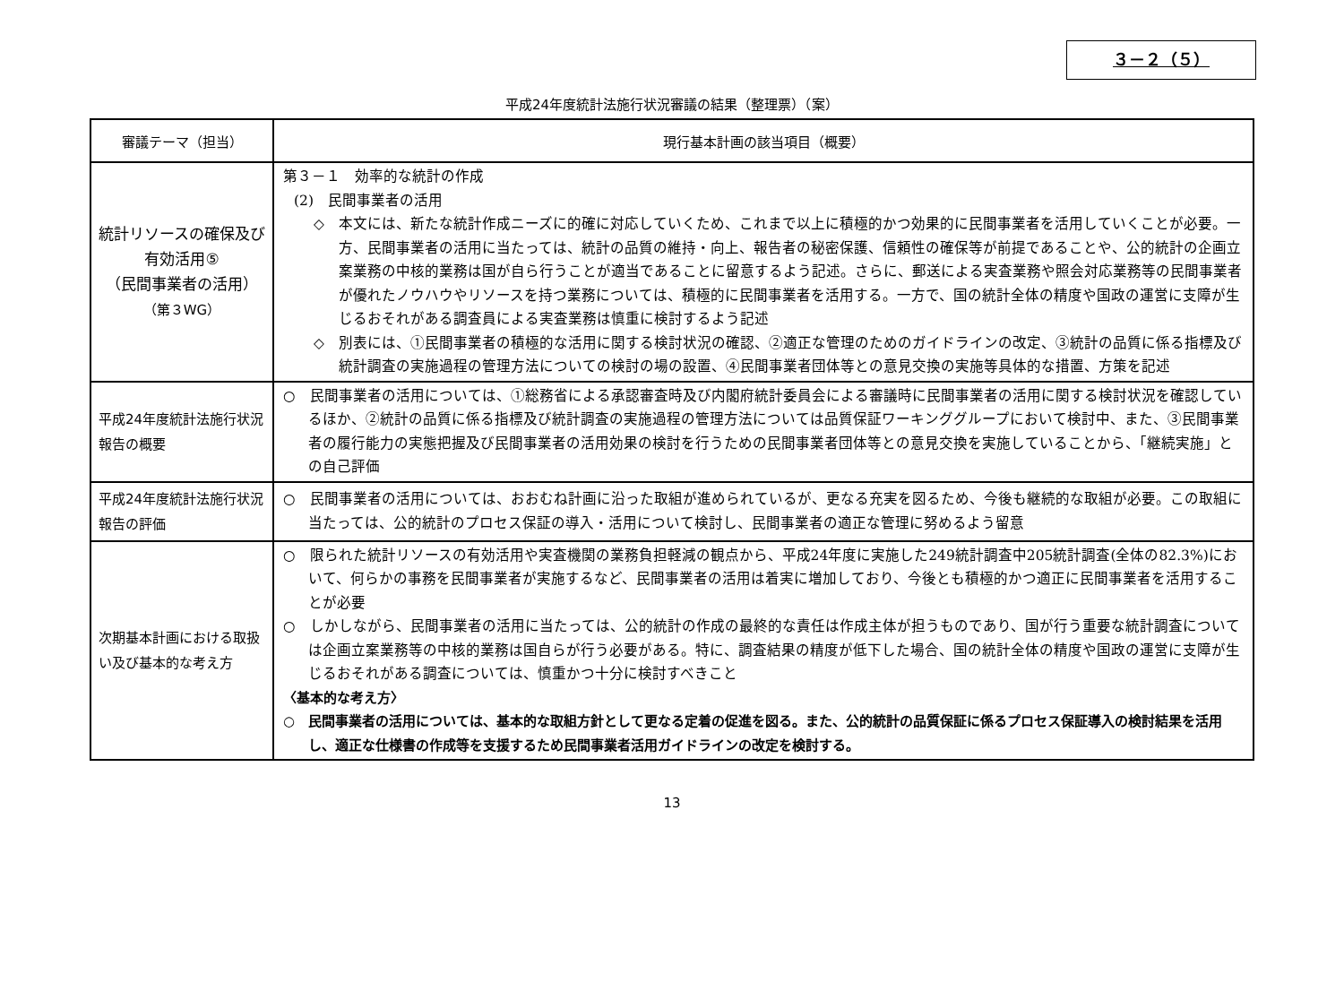３－２（５）
平成24年度統計法施行状況審議の結果（整理票）（案）
| 審議テーマ（担当） | 現行基本計画の該当項目（概要） |
| --- | --- |
| 統計リソースの確保及び有効活用⑤ （民間事業者の活用） （第３WG） | 第３－１ 効率的な統計の作成 (2) 民間事業者の活用 ◇ 本文には、新たな統計作成ニーズに的確に対応していくため、これまで以上に積極的かつ効果的に民間事業者を活用していくことが必要。一方、民間事業者の活用に当たっては、統計の品質の維持・向上、報告者の秘密保護、信頼性の確保等が前提であることや、公的統計の企画立案業務の中核的業務は国が自ら行うことが適当であることに留意するよう記述。さらに、郵送による実査業務や照会対応業務等の民間事業者が優れたノウハウやリソースを持つ業務については、積極的に民間事業者を活用する。一方で、国の統計全体の精度や国政の運営に支障が生じるおそれがある調査員による実査業務は慎重に検討するよう記述 ◇ 別表には、①民間事業者の積極的な活用に関する検討状況の確認、②適正な管理のためのガイドラインの改定、③統計の品質に係る指標及び統計調査の実施過程の管理方法についての検討の場の設置、④民間事業者団体等との意見交換の実施等具体的な措置、方策を記述 |
| 平成24年度統計法施行状況報告の概要 | ○ 民間事業者の活用については、①総務省による承認審査時及び内閣府統計委員会による審議時に民間事業者の活用に関する検討状況を確認しているほか、②統計の品質に係る指標及び統計調査の実施過程の管理方法については品質保証ワーキンググループにおいて検討中、また、③民間事業者の履行能力の実態把握及び民間事業者の活用効果の検討を行うための民間事業者団体等との意見交換を実施していることから、「継続実施」との自己評価 |
| 平成24年度統計法施行状況報告の評価 | ○ 民間事業者の活用については、おおむね計画に沿った取組が進められているが、更なる充実を図るため、今後も継続的な取組が必要。この取組に当たっては、公的統計のプロセス保証の導入・活用について検討し、民間事業者の適正な管理に努めるよう留意 |
| 次期基本計画における取扱い及び基本的な考え方 | ○ 限られた統計リソースの有効活用や実査機関の業務負担軽減の観点から、平成24年度に実施した249統計調査中205統計調査(全体の82.3%)において、何らかの事務を民間事業者が実施するなど、民間事業者の活用は着実に増加しており、今後とも積極的かつ適正に民間事業者を活用することが必要 ○ しかしながら、民間事業者の活用に当たっては、公的統計の作成の最終的な責任は作成主体が担うものであり、国が行う重要な統計調査については企画立案業務等の中核的業務は国自らが行う必要がある。特に、調査結果の精度が低下した場合、国の統計全体の精度や国政の運営に支障が生じるおそれがある調査については、慎重かつ十分に検討すべきこと 〈基本的な考え方〉 ○ 民間事業者の活用については、基本的な取組方針として更なる定着の促進を図る。また、公的統計の品質保証に係るプロセス保証導入の検討結果を活用し、適正な仕様書の作成等を支援するため民間事業者活用ガイドラインの改定を検討する。 |
13